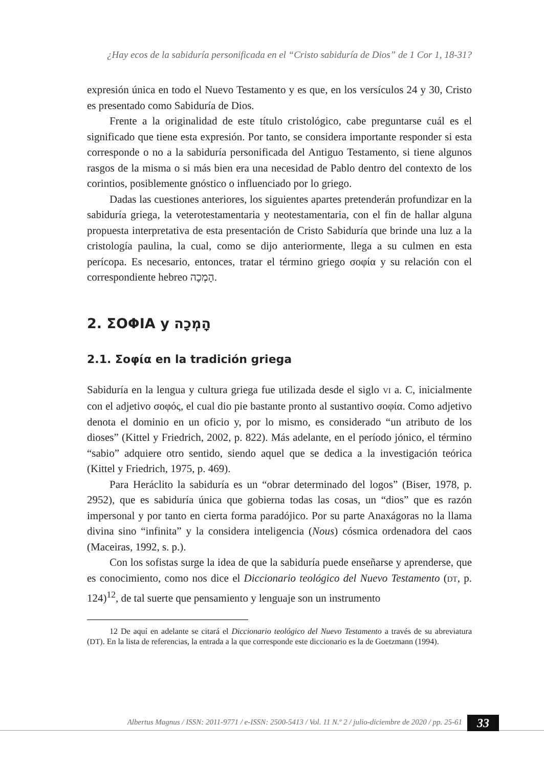¿Hay ecos de la sabiduría personificada en el “Cristo sabiduría de Dios” de 1 Cor 1, 18-31?
expresión única en todo el Nuevo Testamento y es que, en los versículos 24 y 30, Cristo es presentado como Sabiduría de Dios.
Frente a la originalidad de este título cristológico, cabe preguntarse cuál es el significado que tiene esta expresión. Por tanto, se considera importante responder si esta corresponde o no a la sabiduría personificada del Antiguo Testamento, si tiene algunos rasgos de la misma o si más bien era una necesidad de Pablo dentro del contexto de los corintios, posiblemente gnóstico o influenciado por lo griego.
Dadas las cuestiones anteriores, los siguientes apartes pretenderán profundizar en la sabiduría griega, la veterotestamentaria y neotestamentaria, con el fin de hallar alguna propuesta interpretativa de esta presentación de Cristo Sabiduría que brinde una luz a la cristología paulina, la cual, como se dijo anteriormente, llega a su culmen en esta perícopa. Es necesario, entonces, tratar el término griego σοφία y su relación con el correspondiente hebreo הָמְכָה.
2. ΣΟΦΙΑ y הָמְכָה
2.1. Σοφία en la tradición griega
Sabiduría en la lengua y cultura griega fue utilizada desde el siglo VI a. C, inicialmente con el adjetivo σοφός, el cual dio pie bastante pronto al sustantivo σοφία. Como adjetivo denota el dominio en un oficio y, por lo mismo, es considerado “un atributo de los dioses” (Kittel y Friedrich, 2002, p. 822). Más adelante, en el período jónico, el término “sabio” adquiere otro sentido, siendo aquel que se dedica a la investigación teórica (Kittel y Friedrich, 1975, p. 469).
Para Heráclito la sabiduría es un “obrar determinado del logos” (Biser, 1978, p. 2952), que es sabiduría única que gobierna todas las cosas, un “dios” que es razón impersonal y por tanto en cierta forma paradójico. Por su parte Anaxágoras no la llama divina sino “infinita” y la considera inteligencia (Nous) cósmica ordenadora del caos (Maceiras, 1992, s. p.).
Con los sofistas surge la idea de que la sabiduría puede enseñarse y aprenderse, que es conocimiento, como nos dice el Diccionario teológico del Nuevo Testamento (DT, p. 124)<sup>12</sup>, de tal suerte que pensamiento y lenguaje son un instrumento
12 De aquí en adelante se citará el Diccionario teológico del Nuevo Testamento a través de su abreviatura (DT). En la lista de referencias, la entrada a la que corresponde este diccionario es la de Goetzmann (1994).
Albertus Magnus / ISSN: 2011-9771 / e-ISSN: 2500-5413 / Vol. 11 N.º 2 / julio-diciembre de 2020 / pp. 25-61 33